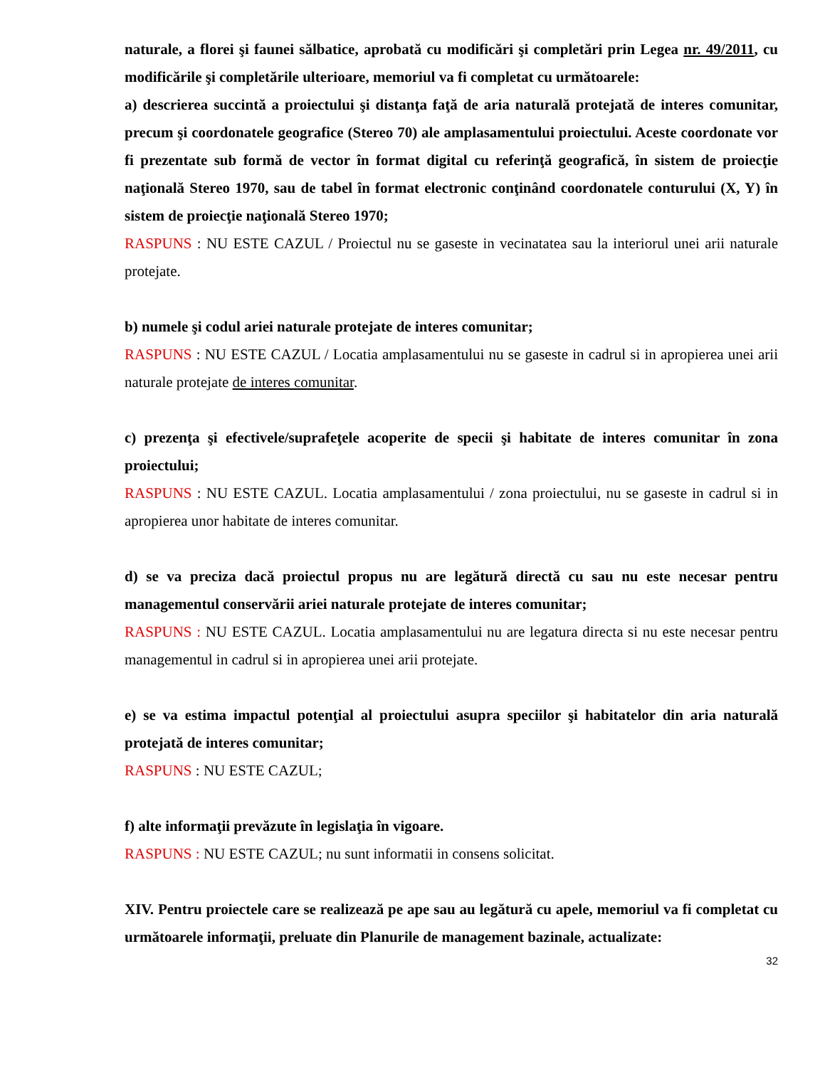naturale, a florei şi faunei sălbatice, aprobată cu modificări şi completări prin Legea nr. 49/2011, cu modificările şi completările ulterioare, memoriul va fi completat cu următoarele:
a) descrierea succintă a proiectului şi distanţa faţă de aria naturală protejată de interes comunitar, precum şi coordonatele geografice (Stereo 70) ale amplasamentului proiectului. Aceste coordonate vor fi prezentate sub formă de vector în format digital cu referinţă geografică, în sistem de proiecţie naţională Stereo 1970, sau de tabel în format electronic conţinând coordonatele conturului (X, Y) în sistem de proiecţie naţională Stereo 1970;
RASPUNS : NU ESTE CAZUL / Proiectul nu se gaseste in vecinatatea sau la interiorul unei arii naturale protejate.
b) numele şi codul ariei naturale protejate de interes comunitar;
RASPUNS : NU ESTE CAZUL / Locatia amplasamentului nu se gaseste in cadrul si in apropierea unei arii naturale protejate de interes comunitar.
c) prezenţa şi efectivele/suprafeţele acoperite de specii şi habitate de interes comunitar în zona proiectului;
RASPUNS : NU ESTE CAZUL. Locatia amplasamentului / zona proiectului, nu se gaseste in cadrul si in apropierea unor habitate de interes comunitar.
d) se va preciza dacă proiectul propus nu are legătură directă cu sau nu este necesar pentru managementul conservării ariei naturale protejate de interes comunitar;
RASPUNS : NU ESTE CAZUL. Locatia amplasamentului nu are legatura directa si nu este necesar pentru managementul in cadrul si in apropierea unei arii protejate.
e) se va estima impactul potenţial al proiectului asupra speciilor şi habitatelor din aria naturală protejată de interes comunitar;
RASPUNS : NU ESTE CAZUL;
f) alte informaţii prevăzute în legislaţia în vigoare.
RASPUNS : NU ESTE CAZUL; nu sunt informatii in consens solicitat.
XIV. Pentru proiectele care se realizează pe ape sau au legătură cu apele, memoriul va fi completat cu următoarele informaţii, preluate din Planurile de management bazinale, actualizate:
32